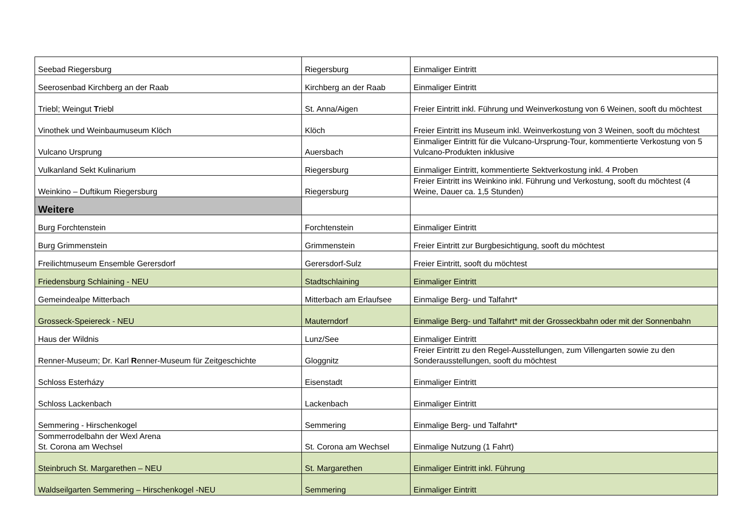| Seebad Riegersburg | Riegersburg | Einmaliger Eintritt |
| Seerosenbad Kirchberg an der Raab | Kirchberg an der Raab | Einmaliger Eintritt |
| Triebl; Weingut T riebl | St. Anna/Aigen | Freier Eintritt inkl. Führung und Weinverkostung von 6 Weinen, sooft du möchtest |
| Vinothek und Weinbaumuseum Klöch | Klöch | Freier Eintritt ins Museum inkl. Weinverkostung von 3 Weinen, sooft du möchtest |
| Vulcano Ursprung | Auersbach | Einmaliger Eintritt für die Vulcano-Ursprung-Tour, kommentierte Verkostung von 5 Vulcano-Produkten inklusive |
| Vulkanland Sekt Kulinarium | Riegersburg | Einmaliger Eintritt, kommentierte Sektverkostung inkl. 4 Proben |
| Weinkino – Duftikum Riegersburg | Riegersburg | Freier Eintritt ins Weinkino inkl. Führung und Verkostung, sooft du möchtest (4 Weine, Dauer ca. 1,5 Stunden) |
| Weitere | | |
| Burg Forchtenstein | Forchtenstein | Einmaliger Eintritt |
| Burg Grimmenstein | Grimmenstein | Freier Eintritt zur Burgbesichtigung, sooft du möchtest |
| Freilichtmuseum Ensemble Gerersdorf | Gerersdorf-Sulz | Freier Eintritt, sooft du möchtest |
| Friedensburg Schlaining - NEU | Stadtschlaining | Einmaliger Eintritt |
| Gemeindealpe Mitterbach | Mitterbach am Erlaufsee | Einmalige Berg- und Talfahrt* |
| Grosseck-Speiereck - NEU | Mauterndorf | Einmalige Berg- und Talfahrt* mit der Grosseckbahn oder mit der Sonnenbahn |
| Haus der Wildnis | Lunz/See | Einmaliger Eintritt |
| Renner-Museum; Dr. Karl R enner-Museum für Zeitgeschichte | Gloggnitz | Freier Eintritt zu den Regel-Ausstellungen, zum Villengarten sowie zu den Sonderausstellungen, sooft du möchtest |
| Schloss Esterházy | Eisenstadt | Einmaliger Eintritt |
| Schloss Lackenbach | Lackenbach | Einmaliger Eintritt |
| Semmering - Hirschenkogel | Semmering | Einmalige Berg- und Talfahrt* |
| Sommerrodelbahn der Wexl Arena St. Corona am Wechsel | St. Corona am Wechsel | Einmalige Nutzung (1 Fahrt) |
| Steinbruch St. Margarethen – NEU | St. Margarethen | Einmaliger Eintritt inkl. Führung |
| Waldseilgarten Semmering – Hirschenkogel -NEU | Semmering | Einmaliger Eintritt |